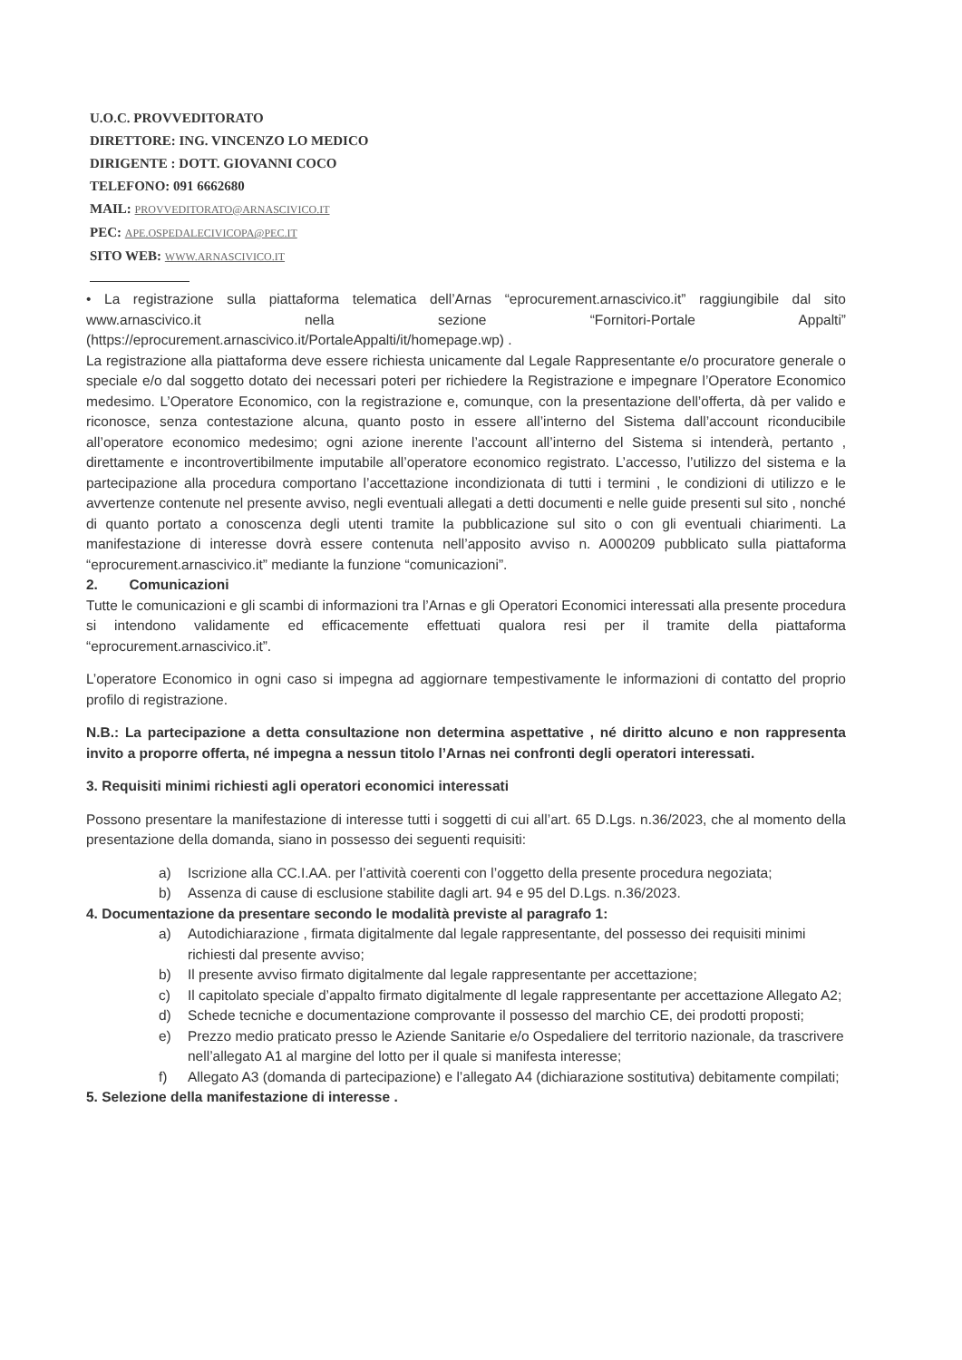U.O.C. PROVVEDITORATO
DIRETTORE: ING. VINCENZO LO MEDICO
DIRIGENTE : DOTT. GIOVANNI COCO
TELEFONO: 091 6662680
MAIL: PROVVEDITORATO@ARNASCIVICO.IT
PEC: APE.OSPEDALECIVICOPA@PEC.IT
SITO WEB: WWW.ARNASCIVICO.IT
• La registrazione sulla piattaforma telematica dell’Arnas “eprocurement.arnascivico.it” raggiungibile dal sito www.arnascivico.it nella sezione “Fornitori-Portale Appalti” (https://eprocurement.arnascivico.it/PortaleAppalti/it/homepage.wp) .
La registrazione alla piattaforma deve essere richiesta unicamente dal Legale Rappresentante e/o procuratore generale o speciale e/o dal soggetto dotato dei necessari poteri per richiedere la Registrazione e impegnare l’Operatore Economico medesimo. L’Operatore Economico, con la registrazione e, comunque, con la presentazione dell’offerta, dà per valido e riconosce, senza contestazione alcuna, quanto posto in essere all’interno del Sistema dall’account riconducibile all’operatore economico medesimo; ogni azione inerente l’account all’interno del Sistema si intenderà, pertanto , direttamente e incontrovertibilmente imputabile all’operatore economico registrato. L’accesso, l’utilizzo del sistema e la partecipazione alla procedura comportano l’accettazione incondizionata di tutti i termini , le condizioni di utilizzo e le avvertenze contenute nel presente avviso, negli eventuali allegati a detti documenti e nelle guide presenti sul sito , nonché di quanto portato a conoscenza degli utenti tramite la pubblicazione sul sito o con gli eventuali chiarimenti. La manifestazione di interesse dovrà essere contenuta nell’apposito avviso n. A000209 pubblicato sulla piattaforma “eprocurement.arnascivico.it” mediante la funzione “comunicazioni”.
2. Comunicazioni
Tutte le comunicazioni e gli scambi di informazioni tra l’Arnas e gli Operatori Economici interessati alla presente procedura si intendono validamente ed efficacemente effettuati qualora resi per il tramite della piattaforma “eprocurement.arnascivico.it”.
L’operatore Economico in ogni caso si impegna ad aggiornare tempestivamente le informazioni di contatto del proprio profilo di registrazione.
N.B.: La partecipazione a detta consultazione non determina aspettative , né diritto alcuno e non rappresenta invito a proporre offerta, né impegna a nessun titolo l’Arnas nei confronti degli operatori interessati.
3. Requisiti minimi richiesti agli operatori economici interessati
Possono presentare la manifestazione di interesse tutti i soggetti di cui all’art. 65 D.Lgs. n.36/2023, che al momento della presentazione della domanda, siano in possesso dei seguenti requisiti:
a) Iscrizione alla CC.I.AA. per l’attività coerenti con l’oggetto della presente procedura negoziata;
b) Assenza di cause di esclusione stabilite dagli art. 94 e 95 del D.Lgs. n.36/2023.
4. Documentazione da presentare secondo le modalità previste al paragrafo 1:
a) Autodichiarazione , firmata digitalmente dal legale rappresentante, del possesso dei requisiti minimi richiesti dal presente avviso;
b) Il presente avviso firmato digitalmente dal legale rappresentante per accettazione;
c) Il capitolato speciale d’appalto firmato digitalmente dl legale rappresentante per accettazione Allegato A2;
d) Schede tecniche e documentazione comprovante il possesso del marchio CE, dei prodotti proposti;
e) Prezzo medio praticato presso le Aziende Sanitarie e/o Ospedaliere del territorio nazionale, da trascrivere nell’allegato A1 al margine del lotto per il quale si manifesta interesse;
f) Allegato A3 (domanda di partecipazione) e l’allegato A4 (dichiarazione sostitutiva) debitamente compilati;
5. Selezione della manifestazione di interesse .